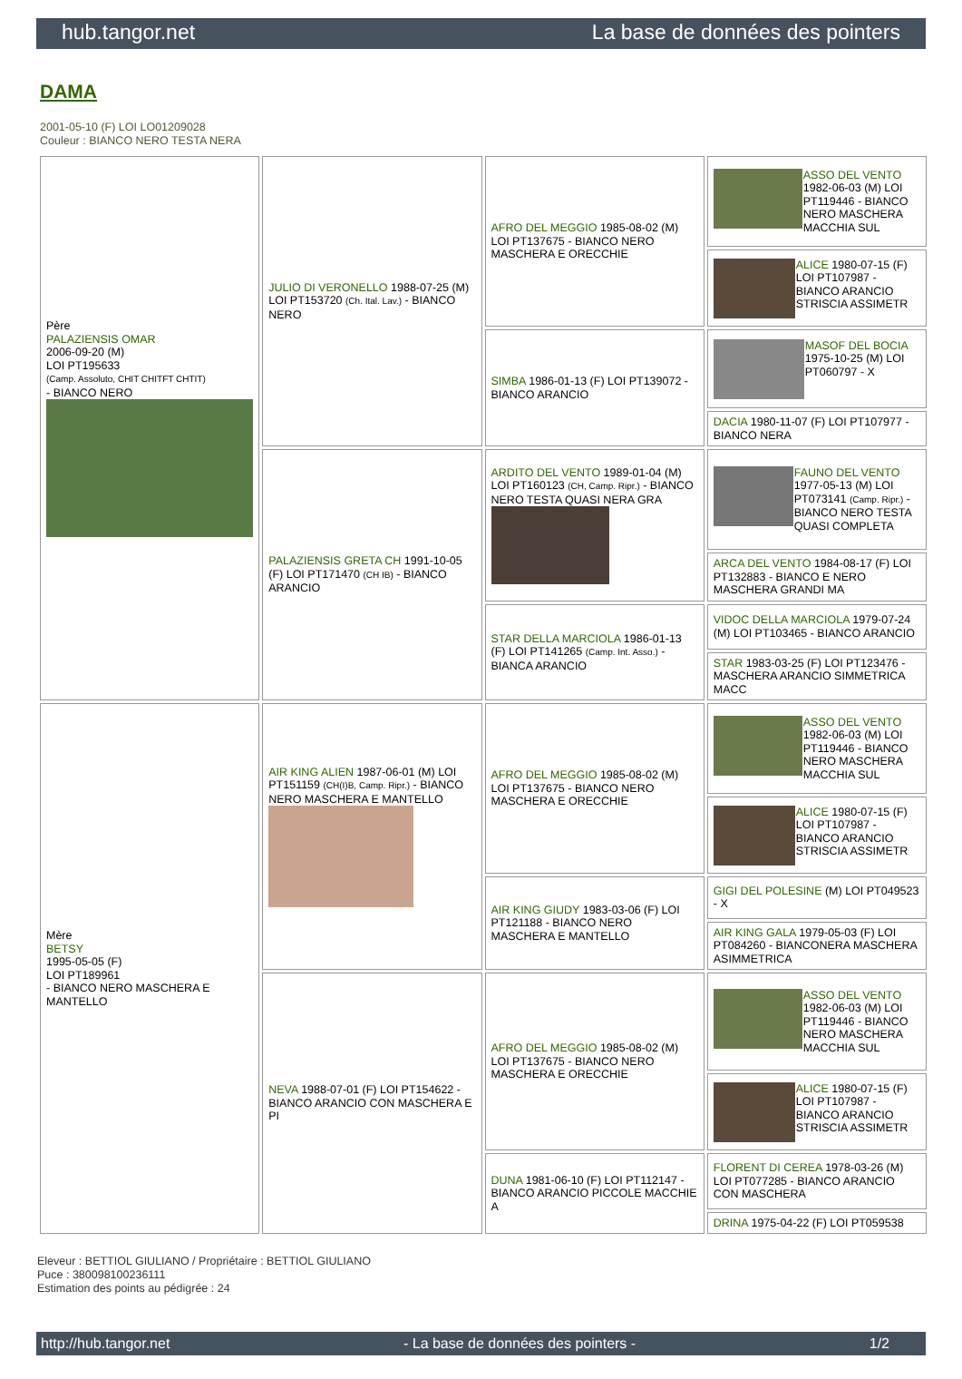hub.tangor.net La base de données des pointers
DAMA
2001-05-10 (F) LOI LO01209028
Couleur : BIANCO NERO TESTA NERA
| Père PALAZIENSIS OMAR 2006-09-20 (M) LOI PT195633 (Camp. Assoluto, CHIT CHITFT CHTIT) - BIANCO NERO | JULIO DI VERONELLO 1988-07-25 (M) LOI PT153720 (Ch. Ital. Lav.) - BIANCO NERO | AFRO DEL MEGGIO 1985-08-02 (M) LOI PT137675 - BIANCO NERO MASCHERA E ORECCHIE | ASSO DEL VENTO 1982-06-03 (M) LOI PT119446 - BIANCO NERO MASCHERA MACCHIA SUL |
| | | | ALICE 1980-07-15 (F) LOI PT107987 - BIANCO ARANCIO STRISCIA ASSIMETR |
| | | SIMBA 1986-01-13 (F) LOI PT139072 - BIANCO ARANCIO | MASOF DEL BOCIA 1975-10-25 (M) LOI PT060797 - X |
| | | | DACIA 1980-11-07 (F) LOI PT107977 - BIANCO NERA |
| | PALAZIENSIS GRETA CH 1991-10-05 (F) LOI PT171470 (CH IB) - BIANCO ARANCIO | ARDITO DEL VENTO 1989-01-04 (M) LOI PT160123 (CH, Camp. Ripr.) - BIANCO NERO TESTA QUASI NERA GRA | FAUNO DEL VENTO 1977-05-13 (M) LOI PT073141 (Camp. Ripr.) - BIANCO NERO TESTA QUASI COMPLETA |
| | | | ARCA DEL VENTO 1984-08-17 (F) LOI PT132883 - BIANCO E NERO MASCHERA GRANDI MA |
| | | STAR DELLA MARCIOLA 1986-01-13 (F) LOI PT141265 (Camp. Int. Asso.) - BIANCA ARANCIO | VIDOC DELLA MARCIOLA 1979-07-24 (M) LOI PT103465 - BIANCO ARANCIO |
| | | | STAR 1983-03-25 (F) LOI PT123476 - MASCHERA ARANCIO SIMMETRICA MACC |
| Mère BETSY 1995-05-05 (F) LOI PT189961 - BIANCO NERO MASCHERA E MANTELLO | AIR KING ALIEN 1987-06-01 (M) LOI PT151159 (CH(I)B, Camp. Ripr.) - BIANCO NERO MASCHERA E MANTELLO | AFRO DEL MEGGIO 1985-08-02 (M) LOI PT137675 - BIANCO NERO MASCHERA E ORECCHIE | ASSO DEL VENTO 1982-06-03 (M) LOI PT119446 - BIANCO NERO MASCHERA MACCHIA SUL |
| | | | ALICE 1980-07-15 (F) LOI PT107987 - BIANCO ARANCIO STRISCIA ASSIMETR |
| | | AIR KING GIUDY 1983-03-06 (F) LOI PT121188 - BIANCO NERO MASCHERA E MANTELLO | GIGI DEL POLESINE (M) LOI PT049523 - X |
| | | | AIR KING GALA 1979-05-03 (F) LOI PT084260 - BIANCONERA MASCHERA ASIMMETRICA |
| | NEVA 1988-07-01 (F) LOI PT154622 - BIANCO ARANCIO CON MASCHERA E PI | AFRO DEL MEGGIO 1985-08-02 (M) LOI PT137675 - BIANCO NERO MASCHERA E ORECCHIE | ASSO DEL VENTO 1982-06-03 (M) LOI PT119446 - BIANCO NERO MASCHERA MACCHIA SUL |
| | | | ALICE 1980-07-15 (F) LOI PT107987 - BIANCO ARANCIO STRISCIA ASSIMETR |
| | | DUNA 1981-06-10 (F) LOI PT112147 - BIANCO ARANCIO PICCOLE MACCHIE A | FLORENT DI CEREA 1978-03-26 (M) LOI PT077285 - BIANCO ARANCIO CON MASCHERA |
| | | | DRINA 1975-04-22 (F) LOI PT059538 |
Eleveur : BETTIOL GIULIANO / Propriétaire : BETTIOL GIULIANO
Puce : 380098100236111
Estimation des points au pédigrée : 24
http://hub.tangor.net - La base de données des pointers - 1/2